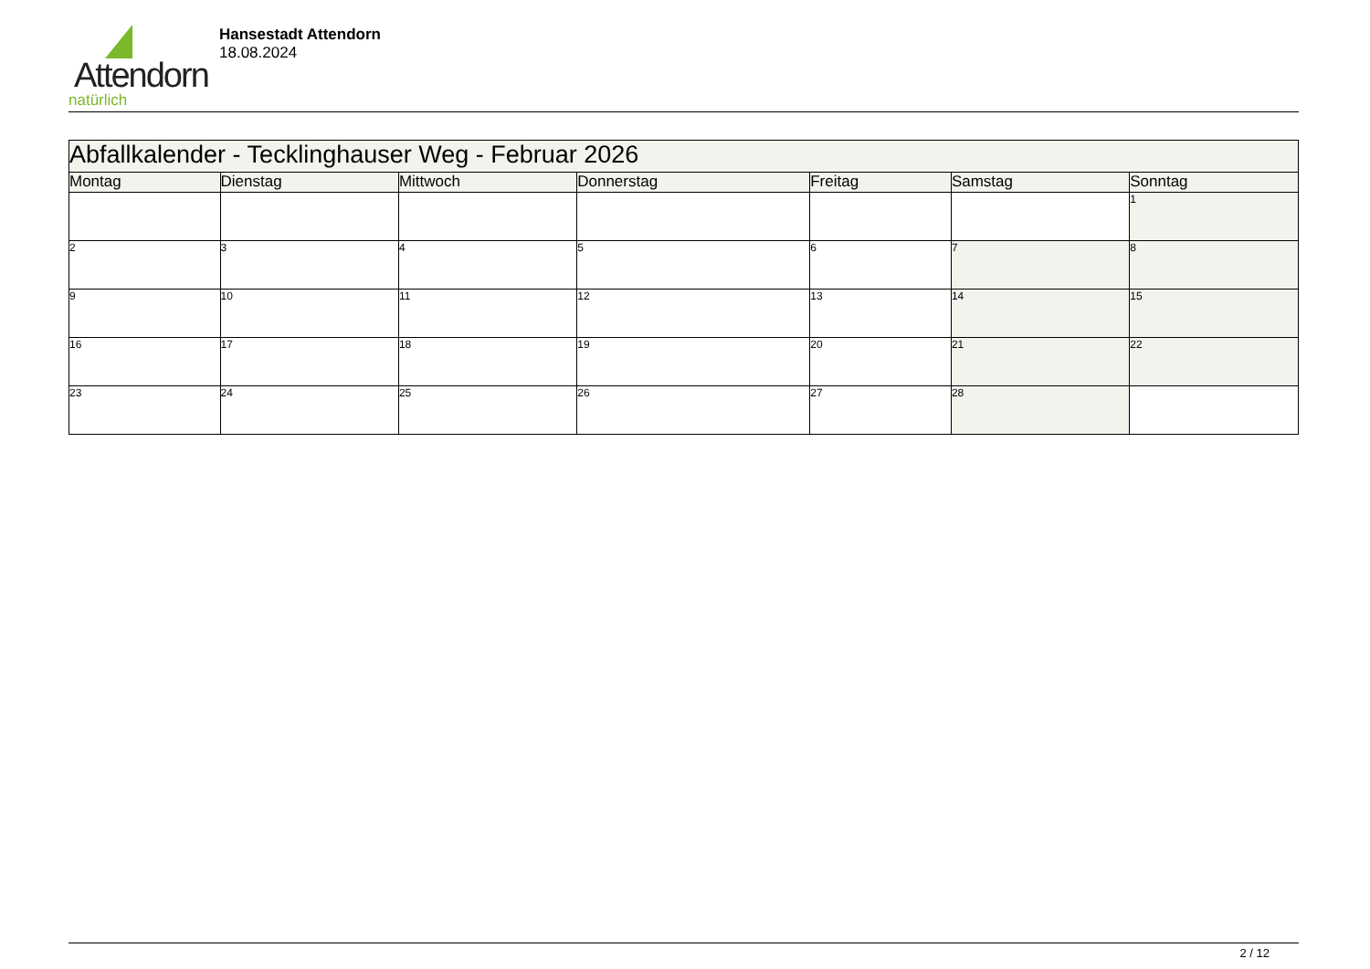Attendorn
natürlich
Hansestadt Attendorn
18.08.2024
| Abfallkalender - Tecklinghauser Weg - Februar 2026 | | | | | | |
| Montag | Dienstag | Mittwoch | Donnerstag | Freitag | Samstag | Sonntag |
| | | | | | | 1 |
| 2 | 3 | 4 | 5 | 6 | 7 | 8 |
| 9 | 10 | 11 | 12 | 13 | 14 | 15 |
| 16 | 17 | 18 | 19 | 20 | 21 | 22 |
| 23 | 24 | 25 | 26 | 27 | 28 | |
2 / 12